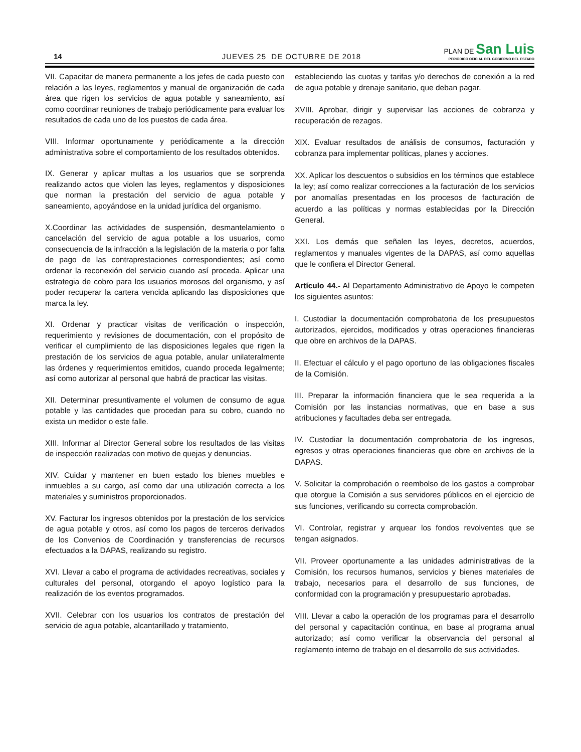14
JUEVES 25 DE OCTUBRE DE 2018
PLAN DE San Luis
PERIODICO OFICIAL DEL GOBIERNO DEL ESTADO
VII. Capacitar de manera permanente a los jefes de cada puesto con relación a las leyes, reglamentos y manual de organización de cada área que rigen los servicios de agua potable y saneamiento, así como coordinar reuniones de trabajo periódicamente para evaluar los resultados de cada uno de los puestos de cada área.
VIII. Informar oportunamente y periódicamente a la dirección administrativa sobre el comportamiento de los resultados obtenidos.
IX. Generar y aplicar multas a los usuarios que se sorprenda realizando actos que violen las leyes, reglamentos y disposiciones que norman la prestación del servicio de agua potable y saneamiento, apoyándose en la unidad jurídica del organismo.
X.Coordinar las actividades de suspensión, desmantelamiento o cancelación del servicio de agua potable a los usuarios, como consecuencia de la infracción a la legislación de la materia o por falta de pago de las contraprestaciones correspondientes; así como ordenar la reconexión del servicio cuando así proceda. Aplicar una estrategia de cobro para los usuarios morosos del organismo, y así poder recuperar la cartera vencida aplicando las disposiciones que marca la ley.
XI. Ordenar y practicar visitas de verificación o inspección, requerimiento y revisiones de documentación, con el propósito de verificar el cumplimiento de las disposiciones legales que rigen la prestación de los servicios de agua potable, anular unilateralmente las órdenes y requerimientos emitidos, cuando proceda legalmente; así como autorizar al personal que habrá de practicar las visitas.
XII. Determinar presuntivamente el volumen de consumo de agua potable y las cantidades que procedan para su cobro, cuando no exista un medidor o este falle.
XIII. Informar al Director General sobre los resultados de las visitas de inspección realizadas con motivo de quejas y denuncias.
XIV. Cuidar y mantener en buen estado los bienes muebles e inmuebles a su cargo, así como dar una utilización correcta a los materiales y suministros proporcionados.
XV. Facturar los ingresos obtenidos por la prestación de los servicios de agua potable y otros, así como los pagos de terceros derivados de los Convenios de Coordinación y transferencias de recursos efectuados a la DAPAS, realizando su registro.
XVI. Llevar a cabo el programa de actividades recreativas, sociales y culturales del personal, otorgando el apoyo logístico para la realización de los eventos programados.
XVII. Celebrar con los usuarios los contratos de prestación del servicio de agua potable, alcantarillado y tratamiento,
estableciendo las cuotas y tarifas y/o derechos de conexión a la red de agua potable y drenaje sanitario, que deban pagar.
XVIII. Aprobar, dirigir y supervisar las acciones de cobranza y recuperación de rezagos.
XIX. Evaluar resultados de análisis de consumos, facturación y cobranza para implementar políticas, planes y acciones.
XX. Aplicar los descuentos o subsidios en los términos que establece la ley; así como realizar correcciones a la facturación de los servicios por anomalías presentadas en los procesos de facturación de acuerdo a las políticas y normas establecidas por la Dirección General.
XXI. Los demás que señalen las leyes, decretos, acuerdos, reglamentos y manuales vigentes de la DAPAS, así como aquellas que le confiera el Director General.
Artículo 44.- Al Departamento Administrativo de Apoyo le competen los siguientes asuntos:
I. Custodiar la documentación comprobatoria de los presupuestos autorizados, ejercidos, modificados y otras operaciones financieras que obre en archivos de la DAPAS.
II. Efectuar el cálculo y el pago oportuno de las obligaciones fiscales de la Comisión.
III. Preparar la información financiera que le sea requerida a la Comisión por las instancias normativas, que en base a sus atribuciones y facultades deba ser entregada.
IV. Custodiar la documentación comprobatoria de los ingresos, egresos y otras operaciones financieras que obre en archivos de la DAPAS.
V. Solicitar la comprobación o reembolso de los gastos a comprobar que otorgue la Comisión a sus servidores públicos en el ejercicio de sus funciones, verificando su correcta comprobación.
VI. Controlar, registrar y arquear los fondos revolventes que se tengan asignados.
VII. Proveer oportunamente a las unidades administrativas de la Comisión, los recursos humanos, servicios y bienes materiales de trabajo, necesarios para el desarrollo de sus funciones, de conformidad con la programación y presupuestario aprobadas.
VIII. Llevar a cabo la operación de los programas para el desarrollo del personal y capacitación continua, en base al programa anual autorizado; así como verificar la observancia del personal al reglamento interno de trabajo en el desarrollo de sus actividades.